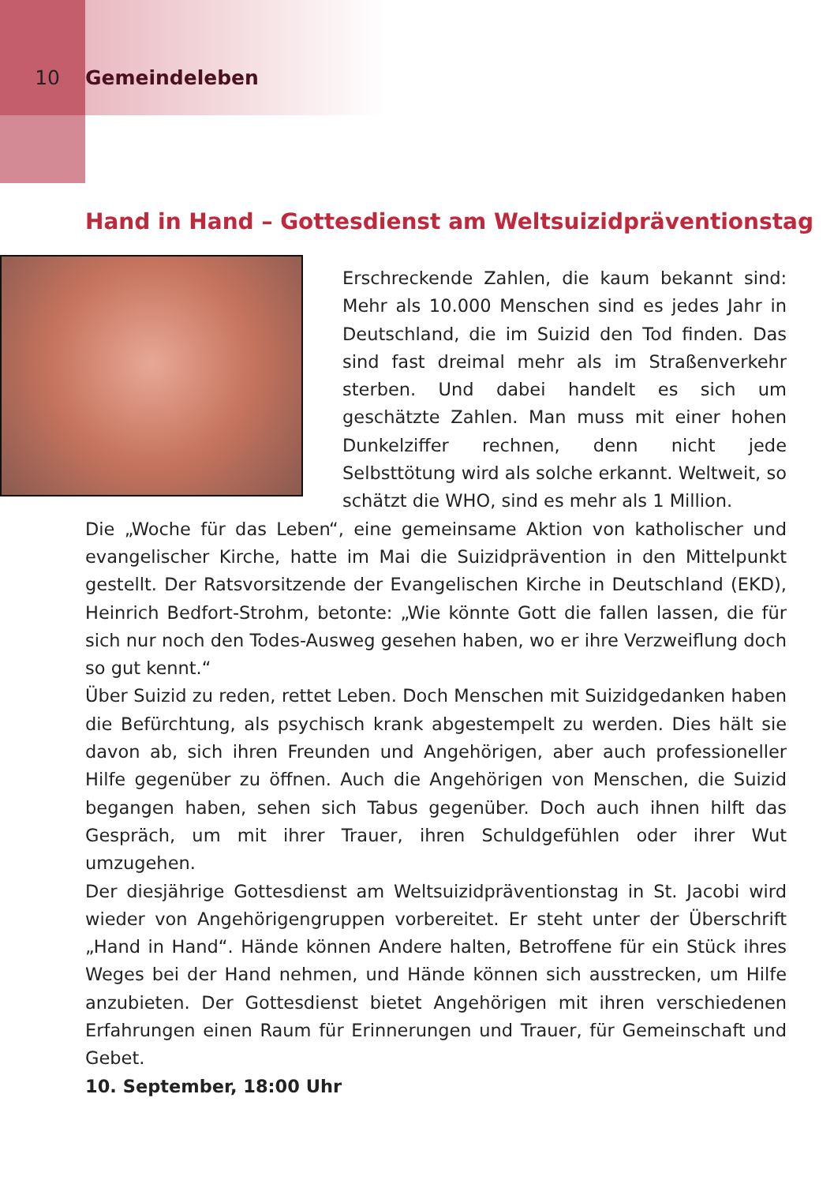10 Gemeindeleben
Hand in Hand – Gottesdienst am Weltsuizidpräventionstag
Erschreckende Zahlen, die kaum bekannt sind: Mehr als 10.000 Menschen sind es jedes Jahr in Deutschland, die im Suizid den Tod finden. Das sind fast dreimal mehr als im Straßenverkehr sterben. Und dabei handelt es sich um geschätzte Zahlen. Man muss mit einer hohen Dunkelziffer rechnen, denn nicht jede Selbsttötung wird als solche erkannt. Weltweit, so schätzt die WHO, sind es mehr als 1 Million.
Die „Woche für das Leben“, eine gemeinsame Aktion von katholischer und evangelischer Kirche, hatte im Mai die Suizidprävention in den Mittelpunkt gestellt. Der Ratsvorsitzende der Evangelischen Kirche in Deutschland (EKD), Heinrich Bedfort-Strohm, betonte: „Wie könnte Gott die fallen lassen, die für sich nur noch den Todes-Ausweg gesehen haben, wo er ihre Verzweiflung doch so gut kennt.“
Über Suizid zu reden, rettet Leben. Doch Menschen mit Suizidgedanken haben die Befürchtung, als psychisch krank abgestempelt zu werden. Dies hält sie davon ab, sich ihren Freunden und Angehörigen, aber auch professioneller Hilfe gegenüber zu öffnen. Auch die Angehörigen von Menschen, die Suizid begangen haben, sehen sich Tabus gegenüber. Doch auch ihnen hilft das Gespräch, um mit ihrer Trauer, ihren Schuldgefühlen oder ihrer Wut umzugehen.
Der diesjährige Gottesdienst am Weltsuizidpräventionstag in St. Jacobi wird wieder von Angehörigengruppen vorbereitet. Er steht unter der Überschrift „Hand in Hand“. Hände können Andere halten, Betroffene für ein Stück ihres Weges bei der Hand nehmen, und Hände können sich ausstrecken, um Hilfe anzubieten. Der Gottesdienst bietet Angehörigen mit ihren verschiedenen Erfahrungen einen Raum für Erinnerungen und Trauer, für Gemeinschaft und Gebet.
10. September, 18:00 Uhr